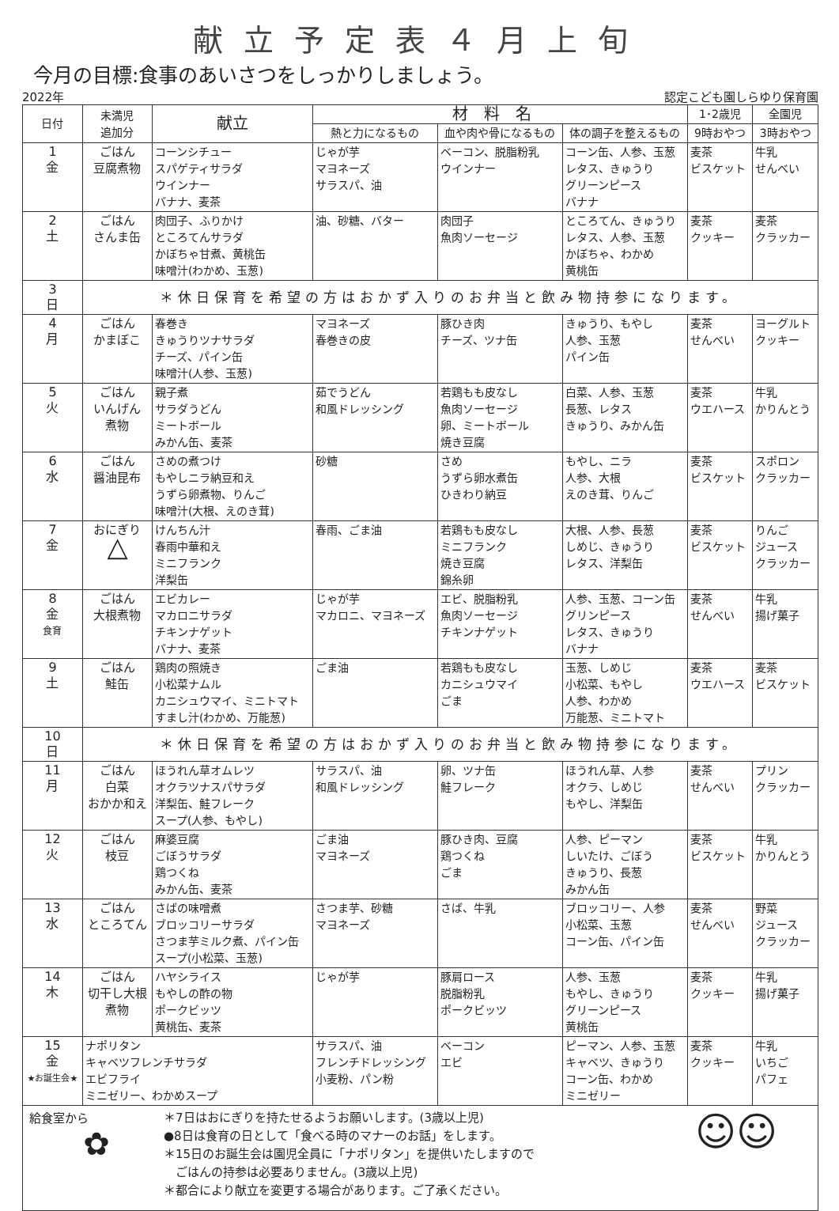献立予定表４月上旬
今月の目標:食事のあいさつをしっかりしましょう。
2022年 認定こども園しらゆり保育園
| 日付 | 未満児 追加分 | 献立 | 材料名 | | | 1･2歳児 | 全園児 |
| --- | --- | --- | --- | --- | --- | --- | --- |
| | | | 熱と力になるもの | 血や肉や骨になるもの | 体の調子を整えるもの | 9時おやつ | 3時おやつ |
| 1 金 | ごはん 豆腐煮物 | コーンシチュー スパゲティサラダ ウインナー バナナ、麦茶 | じゃが芋 マヨネーズ サラスパ、油 | ベーコン、脱脂粉乳 ウインナー | コーン缶、人参、玉葱 レタス、きゅうり グリーンピース バナナ | 麦茶 ビスケット | 牛乳 せんべい |
| 2 土 | ごはん さんま缶 | 肉団子、ふりかけ ところてんサラダ かぼちゃ甘煮、黄桃缶 味噌汁(わかめ、玉葱) | 油、砂糖、バター | 肉団子 魚肉ソーセージ | ところてん、きゅうり レタス、人参、玉葱 かぼちゃ、わかめ 黄桃缶 | 麦茶 クッキー | 麦茶 クラッカー |
| 3 日 | ＊休日保育を希望の方はおかず入りのお弁当と飲み物持参になります。 | | | | | | |
| 4 月 | ごはん かまぼこ | 春巻き きゅうりツナサラダ チーズ、パイン缶 味噌汁(人参、玉葱) | マヨネーズ 春巻きの皮 | 豚ひき肉 チーズ、ツナ缶 | きゅうり、もやし 人参、玉葱 パイン缶 | 麦茶 せんべい | ヨーグルト クッキー |
| 5 火 | ごはん いんげん 煮物 | 親子煮 サラダうどん ミートボール みかん缶、麦茶 | 茹でうどん 和風ドレッシング | 若鶏もも皮なし 魚肉ソーセージ 卵、ミートボール 焼き豆腐 | 白菜、人参、玉葱 長葱、レタス きゅうり、みかん缶 | 麦茶 ウエハース | 牛乳 かりんとう |
| 6 水 | ごはん 醤油昆布 | さめの煮つけ もやしニラ納豆和え うずら卵煮物、りんご 味噌汁(大根、えのき茸) | 砂糖 | さめ うずら卵水煮缶 ひきわり納豆 | もやし、ニラ 人参、大根 えのき茸、りんご | 麦茶 ビスケット | スポロン クラッカー |
| 7 金 | おにぎり △ | けんちん汁 春雨中華和え ミニフランク 洋梨缶 | 春雨、ごま油 | 若鶏もも皮なし ミニフランク 焼き豆腐 錦糸卵 | 大根、人参、長葱 しめじ、きゅうり レタス、洋梨缶 | 麦茶 ビスケット | りんご ジュース クラッカー |
| 8 金 食育 | ごはん 大根煮物 | エビカレー マカロニサラダ チキンナゲット バナナ、麦茶 | じゃが芋 マカロニ、マヨネーズ | エビ、脱脂粉乳 魚肉ソーセージ チキンナゲット | 人参、玉葱、コーン缶 グリンピース レタス、きゅうり バナナ | 麦茶 せんべい | 牛乳 揚げ菓子 |
| 9 土 | ごはん 鮭缶 | 鶏肉の照焼き 小松菜ナムル カニシュウマイ、ミニトマト すまし汁(わかめ、万能葱) | ごま油 | 若鶏もも皮なし カニシュウマイ ごま | 玉葱、しめじ 小松菜、もやし 人参、わかめ 万能葱、ミニトマト | 麦茶 ウエハース | 麦茶 ビスケット |
| 10 日 | ＊休日保育を希望の方はおかず入りのお弁当と飲み物持参になります。 | | | | | | |
| 11 月 | ごはん 白菜 おかか和え | ほうれん草オムレツ オクラツナスパサラダ 洋梨缶、鮭フレーク スープ(人参、もやし) | サラスパ、油 和風ドレッシング | 卵、ツナ缶 鮭フレーク | ほうれん草、人参 オクラ、しめじ もやし、洋梨缶 | 麦茶 せんべい | プリン クラッカー |
| 12 火 | ごはん 枝豆 | 麻婆豆腐 ごぼうサラダ 鶏つくね みかん缶、麦茶 | ごま油 マヨネーズ | 豚ひき肉、豆腐 鶏つくね ごま | 人参、ピーマン しいたけ、ごぼう きゅうり、長葱 みかん缶 | 麦茶 ビスケット | 牛乳 かりんとう |
| 13 水 | ごはん ところてん | さばの味噌煮 ブロッコリーサラダ さつま芋ミルク煮、パイン缶 スープ(小松菜、玉葱) | さつま芋、砂糖 マヨネーズ | さば、牛乳 | ブロッコリー、人参 小松菜、玉葱 コーン缶、パイン缶 | 麦茶 せんべい | 野菜 ジュース クラッカー |
| 14 木 | ごはん 切干し大根 煮物 | ハヤシライス もやしの酢の物 ポークビッツ 黄桃缶、麦茶 | じゃが芋 | 豚肩ロース 脱脂粉乳 ポークビッツ | 人参、玉葱 もやし、きゅうり グリーンピース 黄桃缶 | 麦茶 クッキー | 牛乳 揚げ菓子 |
| 15 金 ★お誕生会★ | ナポリタン キャベツフレンチサラダ エビフライ ミニゼリー、わかめスープ | | サラスパ、油 フレンチドレッシング 小麦粉、パン粉 | ベーコン エビ | ピーマン、人参、玉葱 キャベツ、きゅうり コーン缶、わかめ ミニゼリー | 麦茶 クッキー | 牛乳 いちご パフェ |
給食室から
✿
＊7日はおにぎりを持たせるようお願いします。(3歳以上児)
●8日は食育の日として「食べる時のマナーのお話」をします。
＊15日のお誕生会は園児全員に「ナポリタン」を提供いたしますので
　ごはんの持参は必要ありません。(3歳以上児)
＊都合により献立を変更する場合があります。ご了承ください。
☺☺